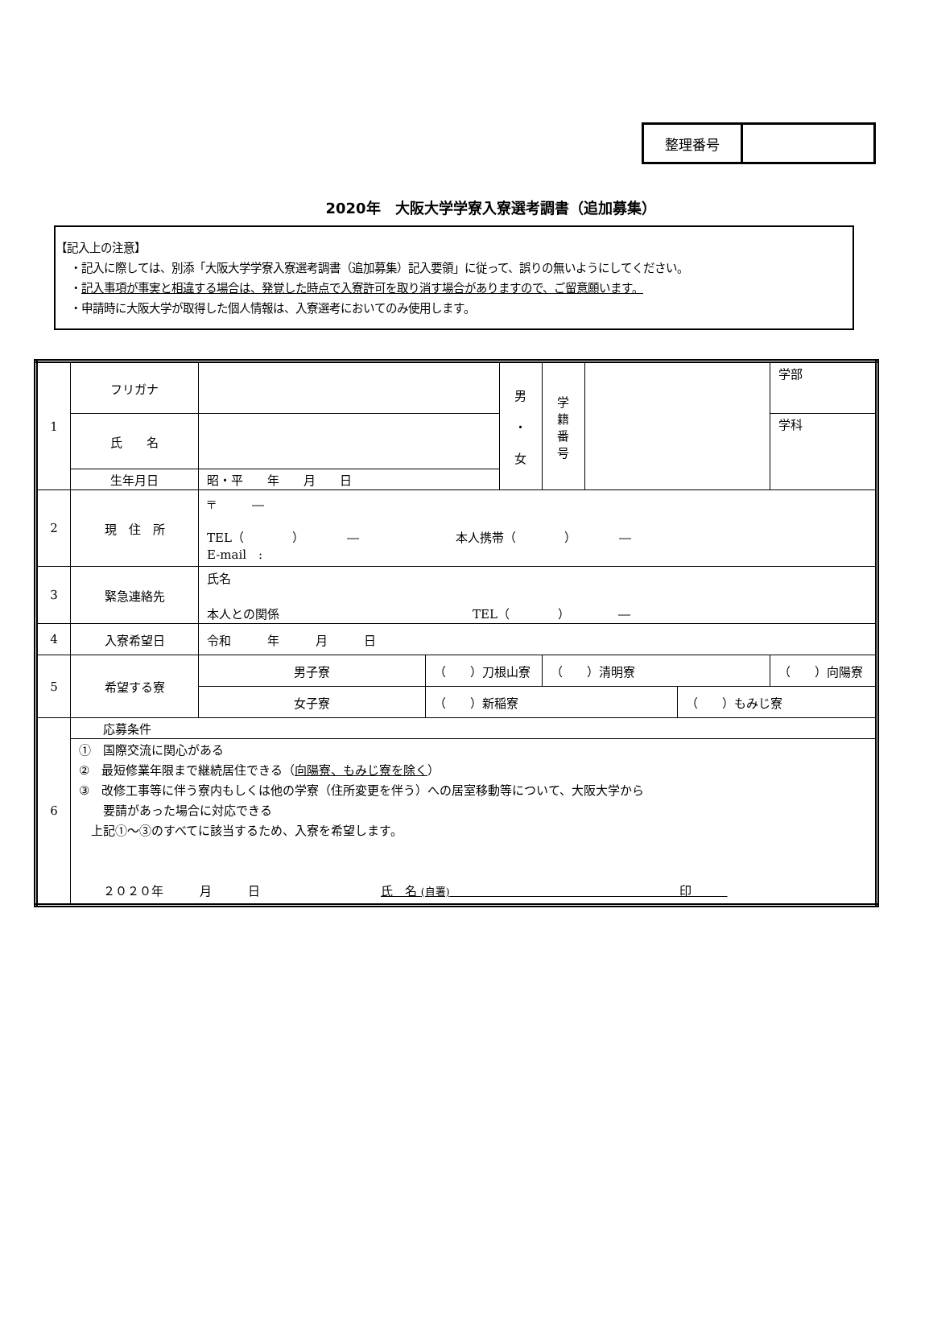| 整理番号 | |
2020年　大阪大学学寮入寮選考調書（追加募集）
【記入上の注意】
・記入に際しては、別添「大阪大学学寮入寮選考調書（追加募集）記入要領」に従って、誤りの無いようにしてください。
・記入事項が事実と相違する場合は、発覚した時点で入寮許可を取り消す場合がありますので、ご留意願います。
・申請時に大阪大学が取得した個人情報は、入寮選考においてのみ使用します。
| 1 | フリガナ | | | 男 ・ 女 | 学 籍 番 号 | | | 学部 |
| | 氏 名 | | | | | | | 学科 |
| | 生年月日 | 昭・平 年 月 日 | | | | | | |
| 2 | 現 住 所 | 〒 ― TEL（ ） ― 本人携帯（ ） ― E-mail : | | | | | | |
| 3 | 緊急連絡先 | 氏名 本人との関係 TEL（ ） ― | | | | | | |
| 4 | 入寮希望日 | 令和 年 月 日 | | | | | | |
| 5 | 希望する寮 | 男子寮 | （ ）刀根山寮 | | （ ）清明寮 | | | （ ）向陽寮 |
| | | 女子寮 | （ ）新稲寮 | | | | （ ）もみじ寮 | |
| 6 | 応募条件 | | | | | | | |
| | ① 国際交流に関心がある ② 最短修業年限まで継続居住できる（ 向陽寮、もみじ寮を除く ） ③ 改修工事等に伴う寮内もしくは他の学寮（住所変更を伴う）への居室移動等について、大阪大学から 要請があった場合に対応できる 上記①～③のすべてに該当するため、入寮を希望します。 ２０２０年 月 日 氏 名 (自署) 印 | | | | | | | |